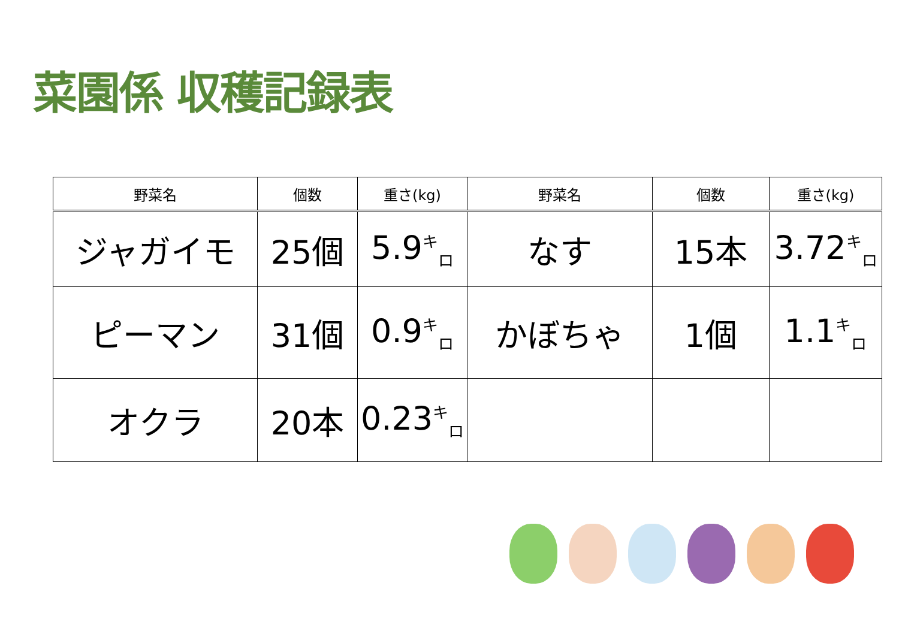菜園係 収穫記録表
| 野菜名 | 個数 | 重さ(kg) | 野菜名 | 個数 | 重さ(kg) |
| --- | --- | --- | --- | --- | --- |
| ジャガイモ | 25個 | 5.9<sup>キ</sup><sub>ロ</sub> | なす | 15本 | 3.72<sup>キ</sup><sub>ロ</sub> |
| ピーマン | 31個 | 0.9<sup>キ</sup><sub>ロ</sub> | かぼちゃ | 1個 | 1.1<sup>キ</sup><sub>ロ</sub> |
| オクラ | 20本 | 0.23<sup>キ</sup><sub>ロ</sub> | | | |